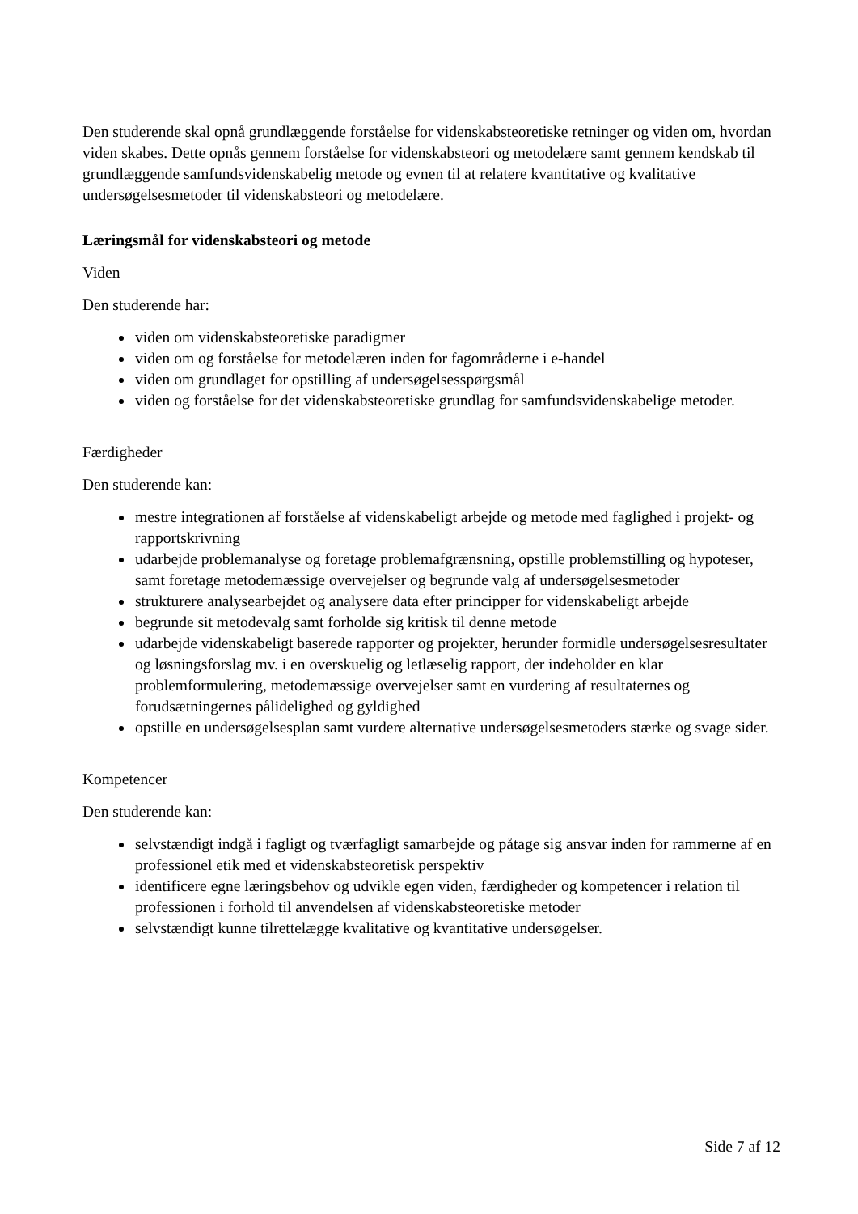Den studerende skal opnå grundlæggende forståelse for videnskabsteoretiske retninger og viden om, hvordan viden skabes. Dette opnås gennem forståelse for videnskabsteori og metodelære samt gennem kendskab til grundlæggende samfundsvidenskabelig metode og evnen til at relatere kvantitative og kvalitative undersøgelsesmetoder til videnskabsteori og metodelære.
Læringsmål for videnskabsteori og metode
Viden
Den studerende har:
viden om videnskabsteoretiske paradigmer
viden om og forståelse for metodelæren inden for fagområderne i e-handel
viden om grundlaget for opstilling af undersøgelsesspørgsmål
viden og forståelse for det videnskabsteoretiske grundlag for samfundsvidenskabelige metoder.
Færdigheder
Den studerende kan:
mestre integrationen af forståelse af videnskabeligt arbejde og metode med faglighed i projekt- og rapportskrivning
udarbejde problemanalyse og foretage problemafgrænsning, opstille problemstilling og hypoteser, samt foretage metodemæssige overvejelser og begrunde valg af undersøgelsesmetoder
strukturere analysearbejdet og analysere data efter principper for videnskabeligt arbejde
begrunde sit metodevalg samt forholde sig kritisk til denne metode
udarbejde videnskabeligt baserede rapporter og projekter, herunder formidle undersøgelsesresultater og løsningsforslag mv. i en overskuelig og letlæselig rapport, der indeholder en klar problemformulering, metodemæssige overvejelser samt en vurdering af resultaternes og forudsætningernes pålidelighed og gyldighed
opstille en undersøgelsesplan samt vurdere alternative undersøgelsesmetoders stærke og svage sider.
Kompetencer
Den studerende kan:
selvstændigt indgå i fagligt og tværfagligt samarbejde og påtage sig ansvar inden for rammerne af en professionel etik med et videnskabsteoretisk perspektiv
identificere egne læringsbehov og udvikle egen viden, færdigheder og kompetencer i relation til professionen i forhold til anvendelsen af videnskabsteoretiske metoder
selvstændigt kunne tilrettelægge kvalitative og kvantitative undersøgelser.
Side 7 af 12